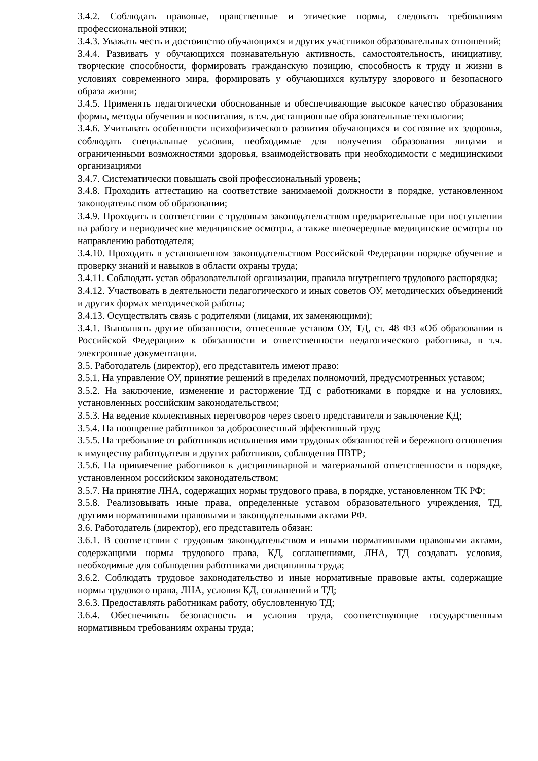3.4.2. Соблюдать правовые, нравственные и этические нормы, следовать требованиям профессиональной этики;
3.4.3. Уважать честь и достоинство обучающихся и других участников образовательных отношений;
3.4.4. Развивать у обучающихся познавательную активность, самостоятельность, инициативу, творческие способности, формировать гражданскую позицию, способность к труду и жизни в условиях современного мира, формировать у обучающихся культуру здорового и безопасного образа жизни;
3.4.5. Применять педагогически обоснованные и обеспечивающие высокое качество образования формы, методы обучения и воспитания, в т.ч. дистанционные образовательные технологии;
3.4.6. Учитывать особенности психофизического развития обучающихся и состояние их здоровья, соблюдать специальные условия, необходимые для получения образования лицами и ограниченными возможностями здоровья, взаимодействовать при необходимости с медицинскими организациями
3.4.7. Систематически повышать свой профессиональный уровень;
3.4.8. Проходить аттестацию на соответствие занимаемой должности в порядке, установленном законодательством об образовании;
3.4.9. Проходить в соответствии с трудовым законодательством предварительные при поступлении на работу и периодические медицинские осмотры, а также внеочередные медицинские осмотры по направлению работодателя;
3.4.10. Проходить в установленном законодательством Российской Федерации порядке обучение и проверку знаний и навыков в области охраны труда;
3.4.11. Соблюдать устав образовательной организации, правила внутреннего трудового распорядка;
3.4.12. Участвовать в деятельности педагогического и иных советов ОУ, методических объединений и других формах методической работы;
3.4.13. Осуществлять связь с родителями (лицами, их заменяющими);
3.4.1. Выполнять другие обязанности, отнесенные уставом ОУ, ТД, ст. 48 ФЗ «Об образовании в Российской Федерации» к обязанности и ответственности педагогического работника, в т.ч. электронные документации.
3.5. Работодатель (директор), его представитель имеют право:
3.5.1. На управление ОУ, принятие решений в пределах полномочий, предусмотренных уставом;
3.5.2. На заключение, изменение и расторжение ТД с работниками в порядке и на условиях, установленных российским законодательством;
3.5.3. На ведение коллективных переговоров через своего представителя и заключение КД;
3.5.4. На поощрение работников за добросовестный эффективный труд;
3.5.5. На требование от работников исполнения ими трудовых обязанностей и бережного отношения к имуществу работодателя и других работников, соблюдения ПВТР;
3.5.6. На привлечение работников к дисциплинарной и материальной ответственности в порядке, установленном российским законодательством;
3.5.7. На принятие ЛНА, содержащих нормы трудового права, в порядке, установленном ТК РФ;
3.5.8. Реализовывать иные права, определенные уставом образовательного учреждения, ТД, другими нормативными правовыми и законодательными актами РФ.
3.6. Работодатель (директор), его представитель обязан:
3.6.1. В соответствии с трудовым законодательством и иными нормативными правовыми актами, содержащими нормы трудового права, КД, соглашениями, ЛНА, ТД создавать условия, необходимые для соблюдения работниками дисциплины труда;
3.6.2. Соблюдать трудовое законодательство и иные нормативные правовые акты, содержащие нормы трудового права, ЛНА, условия КД, соглашений и ТД;
3.6.3. Предоставлять работникам работу, обусловленную ТД;
3.6.4. Обеспечивать безопасность и условия труда, соответствующие государственным нормативным требованиям охраны труда;